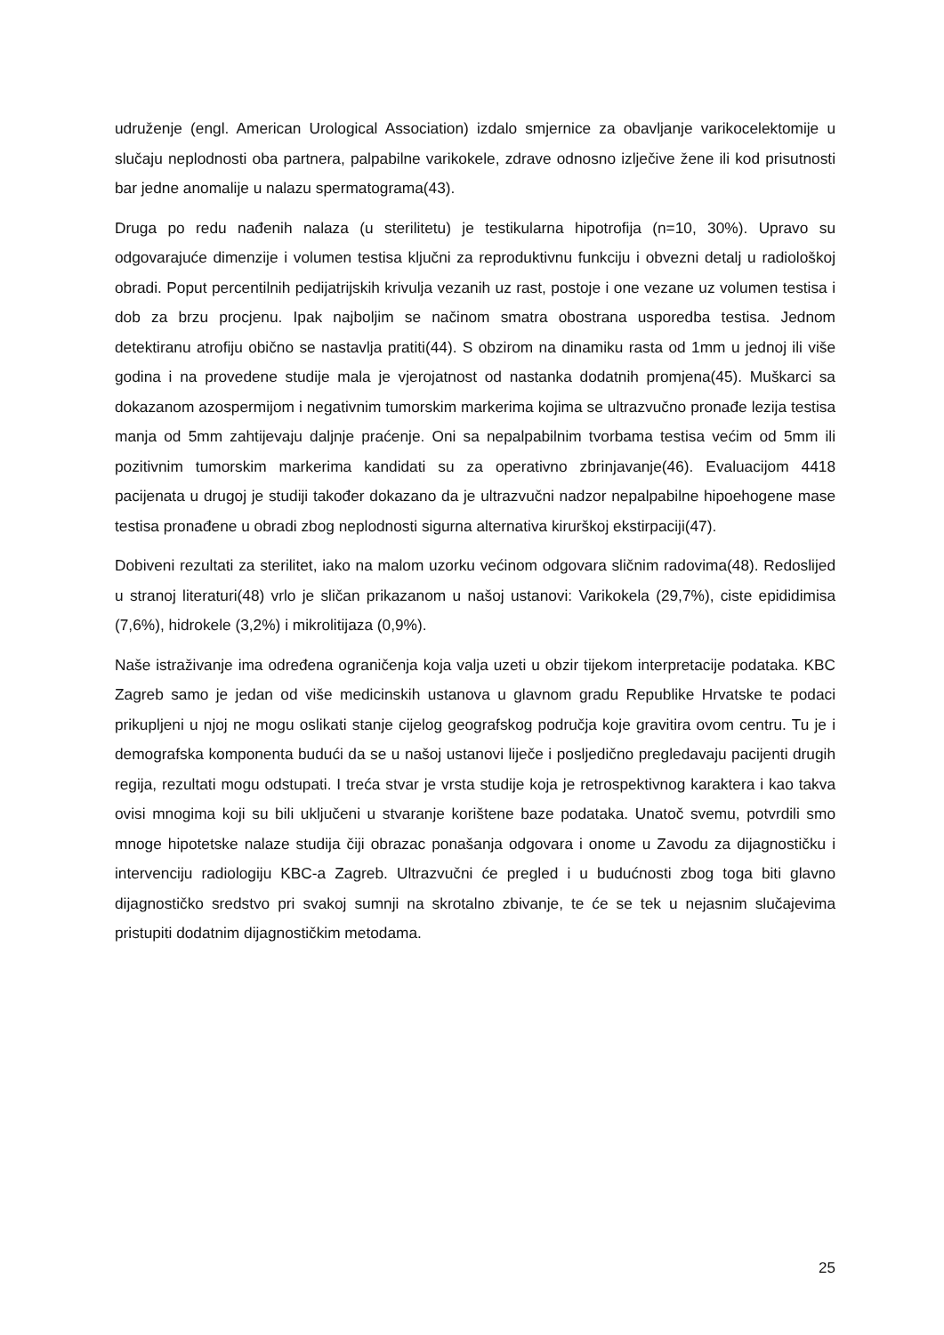udruženje (engl. American Urological Association) izdalo smjernice za obavljanje varikocelektomije u slučaju neplodnosti oba partnera, palpabilne varikokele, zdrave odnosno izlječive žene ili kod prisutnosti bar jedne anomalije u nalazu spermatograma(43).
Druga po redu nađenih nalaza (u sterilitetu) je testikularna hipotrofija (n=10, 30%). Upravo su odgovarajuće dimenzije i volumen testisa ključni za reproduktivnu funkciju i obvezni detalj u radiološkoj obradi. Poput percentilnih pedijatrijskih krivulja vezanih uz rast, postoje i one vezane uz volumen testisa i dob za brzu procjenu. Ipak najboljim se načinom smatra obostrana usporedba testisa. Jednom detektiranu atrofiju obično se nastavlja pratiti(44). S obzirom na dinamiku rasta od 1mm u jednoj ili više godina i na provedene studije mala je vjerojatnost od nastanka dodatnih promjena(45). Muškarci sa dokazanom azospermijom i negativnim tumorskim markerima kojima se ultrazvučno pronađe lezija testisa manja od 5mm zahtijevaju daljnje praćenje. Oni sa nepalpabilnim tvorbama testisa većim od 5mm ili pozitivnim tumorskim markerima kandidati su za operativno zbrinjavanje(46). Evaluacijom 4418 pacijenata u drugoj je studiji također dokazano da je ultrazvučni nadzor nepalpabilne hipoehogene mase testisa pronađene u obradi zbog neplodnosti sigurna alternativa kirurškoj ekstirpaciji(47).
Dobiveni rezultati za sterilitet, iako na malom uzorku većinom odgovara sličnim radovima(48). Redoslijed u stranoj literaturi(48) vrlo je sličan prikazanom u našoj ustanovi: Varikokela (29,7%), ciste epididimisa (7,6%), hidrokele (3,2%) i mikrolitijaza (0,9%).
Naše istraživanje ima određena ograničenja koja valja uzeti u obzir tijekom interpretacije podataka. KBC Zagreb samo je jedan od više medicinskih ustanova u glavnom gradu Republike Hrvatske te podaci prikupljeni u njoj ne mogu oslikati stanje cijelog geografskog područja koje gravitira ovom centru. Tu je i demografska komponenta budući da se u našoj ustanovi liječe i posljedično pregledavaju pacijenti drugih regija, rezultati mogu odstupati. I treća stvar je vrsta studije koja je retrospektivnog karaktera i kao takva ovisi mnogima koji su bili uključeni u stvaranje korištene baze podataka. Unatoč svemu, potvrdili smo mnoge hipotetske nalaze studija čiji obrazac ponašanja odgovara i onome u Zavodu za dijagnostičku i intervenciju radiologiju KBC-a Zagreb. Ultrazvučni će pregled i u budućnosti zbog toga biti glavno dijagnostičko sredstvo pri svakoj sumnji na skrotalno zbivanje, te će se tek u nejasnim slučajevima pristupiti dodatnim dijagnostičkim metodama.
25